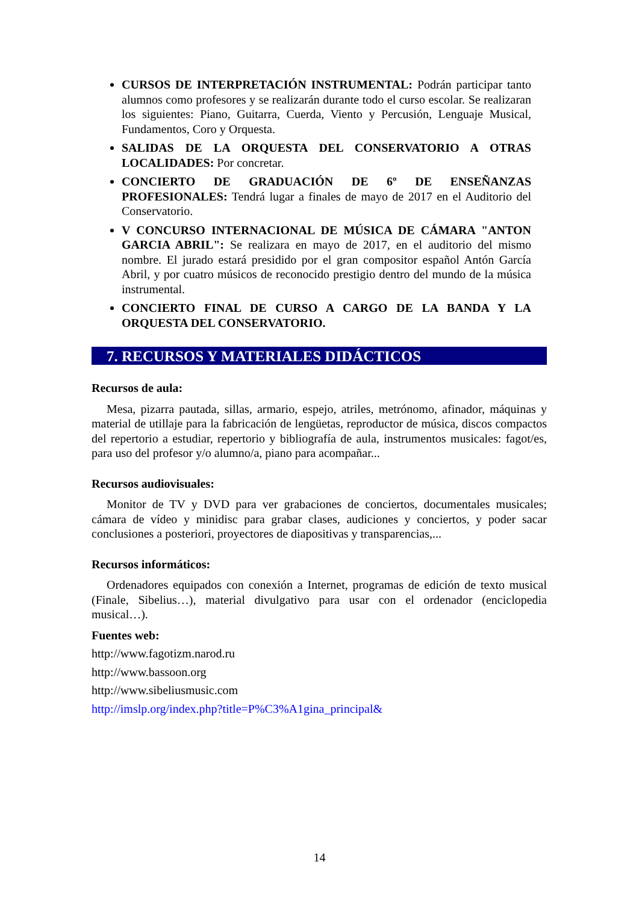CURSOS DE INTERPRETACIÓN INSTRUMENTAL: Podrán participar tanto alumnos como profesores y se realizarán durante todo el curso escolar. Se realizaran los siguientes: Piano, Guitarra, Cuerda, Viento y Percusión, Lenguaje Musical, Fundamentos, Coro y Orquesta.
SALIDAS DE LA ORQUESTA DEL CONSERVATORIO A OTRAS LOCALIDADES: Por concretar.
CONCIERTO DE GRADUACIÓN DE 6º DE ENSEÑANZAS PROFESIONALES: Tendrá lugar a finales de mayo de 2017 en el Auditorio del Conservatorio.
V CONCURSO INTERNACIONAL DE MÚSICA DE CÁMARA "ANTON GARCIA ABRIL": Se realizara en mayo de 2017, en el auditorio del mismo nombre. El jurado estará presidido por el gran compositor español Antón García Abril, y por cuatro músicos de reconocido prestigio dentro del mundo de la música instrumental.
CONCIERTO FINAL DE CURSO A CARGO DE LA BANDA Y LA ORQUESTA DEL CONSERVATORIO.
7. RECURSOS Y MATERIALES DIDÁCTICOS
Recursos de aula:
Mesa, pizarra pautada, sillas, armario, espejo, atriles, metrónomo, afinador, máquinas y material de utillaje para la fabricación de lengüetas, reproductor de música, discos compactos del repertorio a estudiar, repertorio y bibliografía de aula, instrumentos musicales: fagot/es, para uso del profesor y/o alumno/a, piano para acompañar...
Recursos audiovisuales:
Monitor de TV y DVD para ver grabaciones de conciertos, documentales musicales; cámara de vídeo y minidisc para grabar clases, audiciones y conciertos, y poder sacar conclusiones a posteriori, proyectores de diapositivas y transparencias,...
Recursos informáticos:
Ordenadores equipados con conexión a Internet, programas de edición de texto musical (Finale, Sibelius…), material divulgativo para usar con el ordenador (enciclopedia musical…).
Fuentes web:
http://www.fagotizm.narod.ru
http://www.bassoon.org
http://www.sibeliusmusic.com
http://imslp.org/index.php?title=P%C3%A1gina_principal&
14